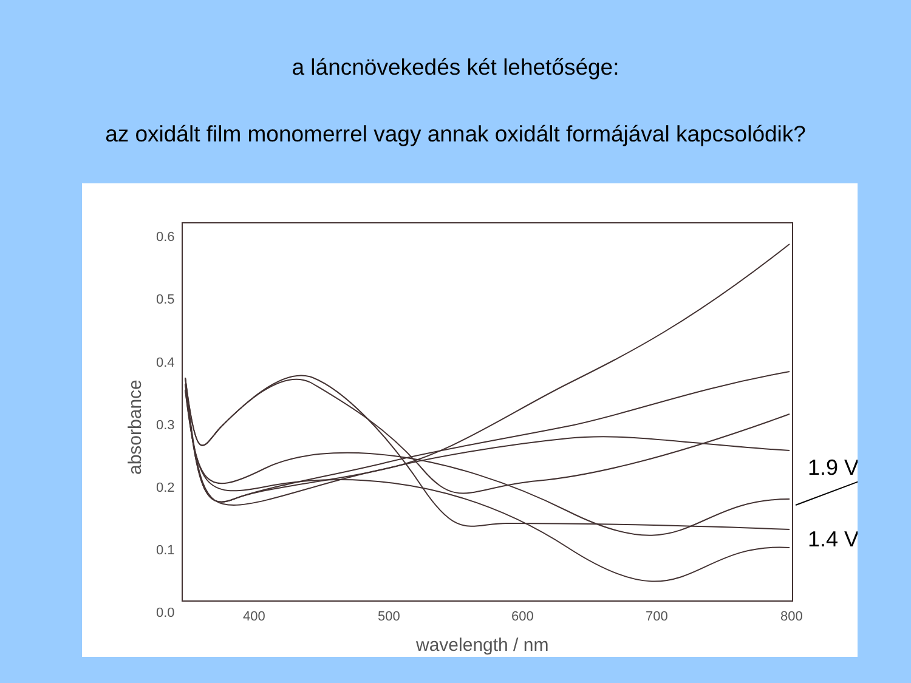a láncnövekedés két lehetősége:
az oxidált film monomerrel vagy annak oxidált formájával kapcsolódik?
0.6
0.5
0.4
0.3
0.2
0.1
0.0
400
500
600
700
800
wavelength / nm
absorbance
1.9 V
1.4 V